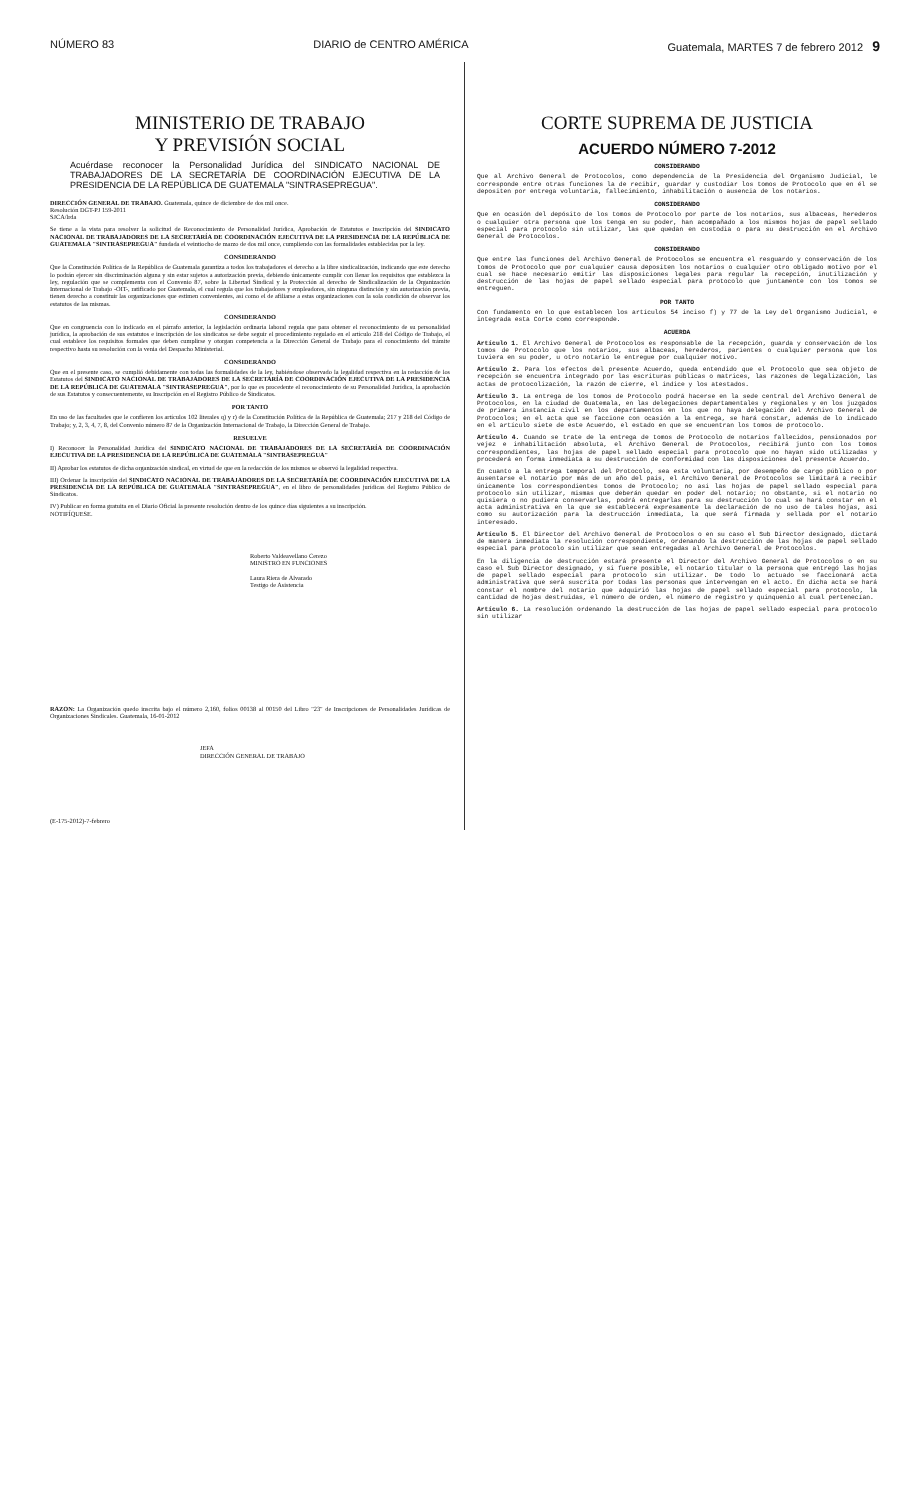NÚMERO 83 DIARIO de CENTRO AMÉRICA Guatemala, MARTES 7 de febrero 2012 9
MINISTERIO DE TRABAJO
Y PREVISIÓN SOCIAL
Acuérdase reconocer la Personalidad Jurídica del SINDICATO NACIONAL DE TRABAJADORES DE LA SECRETARÍA DE COORDINACIÓN EJECUTIVA DE LA PRESIDENCIA DE LA REPÚBLICA DE GUATEMALA "SINTRASEPREGUA".
DIRECCIÓN GENERAL DE TRABAJO. Guatemala, quince de diciembre de dos mil once.
Resolución DGT-PJ 159-2011
SJCA/lrda
Se tiene a la vista para resolver la solicitud de Reconocimiento de Personalidad Jurídica, Aprobación de Estatutos e Inscripción del SINDICATO NACIONAL DE TRABAJADORES DE LA SECRETARÍA DE COORDINACIÓN EJECUTIVA DE LA PRESIDENCIA DE LA REPÚBLICA DE GUATEMALA "SINTRASEPREGUA" fundada el veintiocho de marzo de dos mil once, cumpliendo con las formalidades establecidas por la ley.
CONSIDERANDO
Que la Constitución Política de la República de Guatemala garantiza a todos los trabajadores el derecho a la libre sindicalización, indicando que este derecho lo podrán ejercer sin discriminación alguna y sin estar sujetos a autorización previa, debiendo únicamente cumplir con llenar los requisitos que establezca la ley, regulación que se complementa con el Convenio 87, sobre la Libertad Sindical y la Protección al derecho de Sindicalización de la Organización Internacional de Trabajo -OIT-, ratificado por Guatemala, el cual regula que los trabajadores y empleadores, sin ninguna distinción y sin autorización previa, tienen derecho a constituir las organizaciones que estimen convenientes, así como el de afiliarse a estas organizaciones con la sola condición de observar los estatutos de las mismas.
CONSIDERANDO
Que en congruencia con lo indicado en el párrafo anterior, la legislación ordinaria laboral regula que para obtener el reconocimiento de su personalidad jurídica, la aprobación de sus estatutos e inscripción de los sindicatos se debe seguir el procedimiento regulado en el artículo 218 del Código de Trabajo, el cual establece los requisitos formales que deben cumplirse y otorgan competencia a la Dirección General de Trabajo para el conocimiento del trámite respectivo hasta su resolución con la venia del Despacho Ministerial.
CONSIDERANDO
Que en el presente caso, se cumplió debidamente con todas las formalidades de la ley, habiéndose observado la legalidad respectiva en la redacción de los Estatutos del SINDICATO NACIONAL DE TRABAJADORES DE LA SECRETARÍA DE COORDINACIÓN EJECUTIVA DE LA PRESIDENCIA DE LA REPÚBLICA DE GUATEMALA "SINTRASEPREGUA", por lo que es procedente el reconocimiento de su Personalidad Jurídica, la aprobación de sus Estatutos y consecuentemente, su Inscripción en el Registro Público de Sindicatos.
POR TANTO
En uso de las facultades que le confieren los artículos 102 literales q) y r) de la Constitución Política de la República de Guatemala; 217 y 218 del Código de Trabajo; y, 2, 3, 4, 7, 8, del Convenio número 87 de la Organización Internacional de Trabajo, la Dirección General de Trabajo.
RESUELVE
I) Reconocer la Personalidad Jurídica del SINDICATO NACIONAL DE TRABAJADORES DE LA SECRETARÍA DE COORDINACIÓN EJECUTIVA DE LA PRESIDENCIA DE LA REPÚBLICA DE GUATEMALA "SINTRASEPREGUA"
II) Aprobar los estatutos de dicha organización sindical, en virtud de que en la redacción de los mismos se observó la legalidad respectiva.
III) Ordenar la inscripción del SINDICATO NACIONAL DE TRABAJADORES DE LA SECRETARÍA DE COORDINACIÓN EJECUTIVA DE LA PRESIDENCIA DE LA REPÚBLICA DE GUATEMALA "SINTRASEPREGUA", en el libro de personalidades jurídicas del Registro Público de Sindicatos.
IV) Publicar en forma gratuita en el Diario Oficial la presente resolución dentro de los quince días siguientes a su inscripción.
NOTIFÍQUESE.
Roberto Valdeavellano Cerezo
MINISTRO EN FUNCIONES
Laura Riera de Alvarado
Testigo de Asistencia
RAZON: La Organización quedo inscrita bajo el número 2,160, folios 00138 al 00150 del Libro "23" de Inscripciones de Personalidades Jurídicas de Organizaciones Sindicales. Guatemala, 16-01-2012
JEFA
DIRECCIÓN GENERAL DE TRABAJO
(E-175-2012)-7-febrero
CORTE SUPREMA DE JUSTICIA
ACUERDO NÚMERO 7-2012
CONSIDERANDO
Que al Archivo General de Protocolos, como dependencia de la Presidencia del Organismo Judicial, le corresponde entre otras funciones la de recibir, guardar y custodiar los tomos de Protocolo que en él se depositen por entrega voluntaria, fallecimiento, inhabilitación o ausencia de los notarios.
CONSIDERANDO
Que en ocasión del depósito de los tomos de Protocolo por parte de los notarios, sus albaceas, herederos o cualquier otra persona que los tenga en su poder, han acompañado a los mismos hojas de papel sellado especial para protocolo sin utilizar, las que quedan en custodia o para su destrucción en el Archivo General de Protocolos.
CONSIDERANDO
Que entre las funciones del Archivo General de Protocolos se encuentra el resguardo y conservación de los tomos de Protocolo que por cualquier causa depositen los notarios o cualquier otro obligado motivo por el cual se hace necesario emitir las disposiciones legales para regular la recepción, inutilización y destrucción de las hojas de papel sellado especial para protocolo que juntamente con los tomos se entreguen.
POR TANTO
Con fundamento en lo que establecen los artículos 54 inciso f) y 77 de la Ley del Organismo Judicial, e integrada esta Corte como corresponde.
ACUERDA
Artículo 1. El Archivo General de Protocolos es responsable de la recepción, guarda y conservación de los tomos de Protocolo que los notarios, sus albaceas, herederos, parientes o cualquier persona que los tuviera en su poder, u otro notario le entregue por cualquier motivo.
Artículo 2. Para los efectos del presente Acuerdo, queda entendido que el Protocolo que sea objeto de recepción se encuentra integrado por las escrituras públicas o matrices, las razones de legalización, las actas de protocolización, la razón de cierre, el índice y los atestados.
Artículo 3. La entrega de los tomos de Protocolo podrá hacerse en la sede central del Archivo General de Protocolos, en la ciudad de Guatemala, en las delegaciones departamentales y regionales y en los juzgados de primera instancia civil en los departamentos en los que no haya delegación del Archivo General de Protocolos; en el acta que se faccione con ocasión a la entrega, se hará constar, además de lo indicado en el artículo siete de este Acuerdo, el estado en que se encuentran los tomos de protocolo.
Artículo 4. Cuando se trate de la entrega de tomos de Protocolo de notarios fallecidos, pensionados por vejez e inhabilitación absoluta, el Archivo General de Protocolos, recibirá junto con los tomos correspondientes, las hojas de papel sellado especial para protocolo que no hayan sido utilizadas y procederá en forma inmediata a su destrucción de conformidad con las disposiciones del presente Acuerdo.
En cuanto a la entrega temporal del Protocolo, sea esta voluntaria, por desempeño de cargo público o por ausentarse el notario por más de un año del país, el Archivo General de Protocolos se limitará a recibir únicamente los correspondientes tomos de Protocolo; no así las hojas de papel sellado especial para protocolo sin utilizar, mismas que deberán quedar en poder del notario; no obstante, si el notario no quisiera o no pudiera conservarlas, podrá entregarlas para su destrucción lo cual se hará constar en el acta administrativa en la que se establecerá expresamente la declaración de no uso de tales hojas, así como su autorización para la destrucción inmediata, la que será firmada y sellada por el notario interesado.
Artículo 5. El Director del Archivo General de Protocolos o en su caso el Sub Director designado, dictará de manera inmediata la resolución correspondiente, ordenando la destrucción de las hojas de papel sellado especial para protocolo sin utilizar que sean entregadas al Archivo General de Protocolos.
En la diligencia de destrucción estará presente el Director del Archivo General de Protocolos o en su caso el Sub Director designado, y si fuere posible, el notario titular o la persona que entregó las hojas de papel sellado especial para protocolo sin utilizar. De todo lo actuado se faccionará acta administrativa que será suscrita por todas las personas que intervengan en el acto. En dicha acta se hará constar el nombre del notario que adquirió las hojas de papel sellado especial para protocolo, la cantidad de hojas destruidas, el número de orden, el número de registro y quinquenio al cual pertenecían.
Artículo 6. La resolución ordenando la destrucción de las hojas de papel sellado especial para protocolo sin utilizar